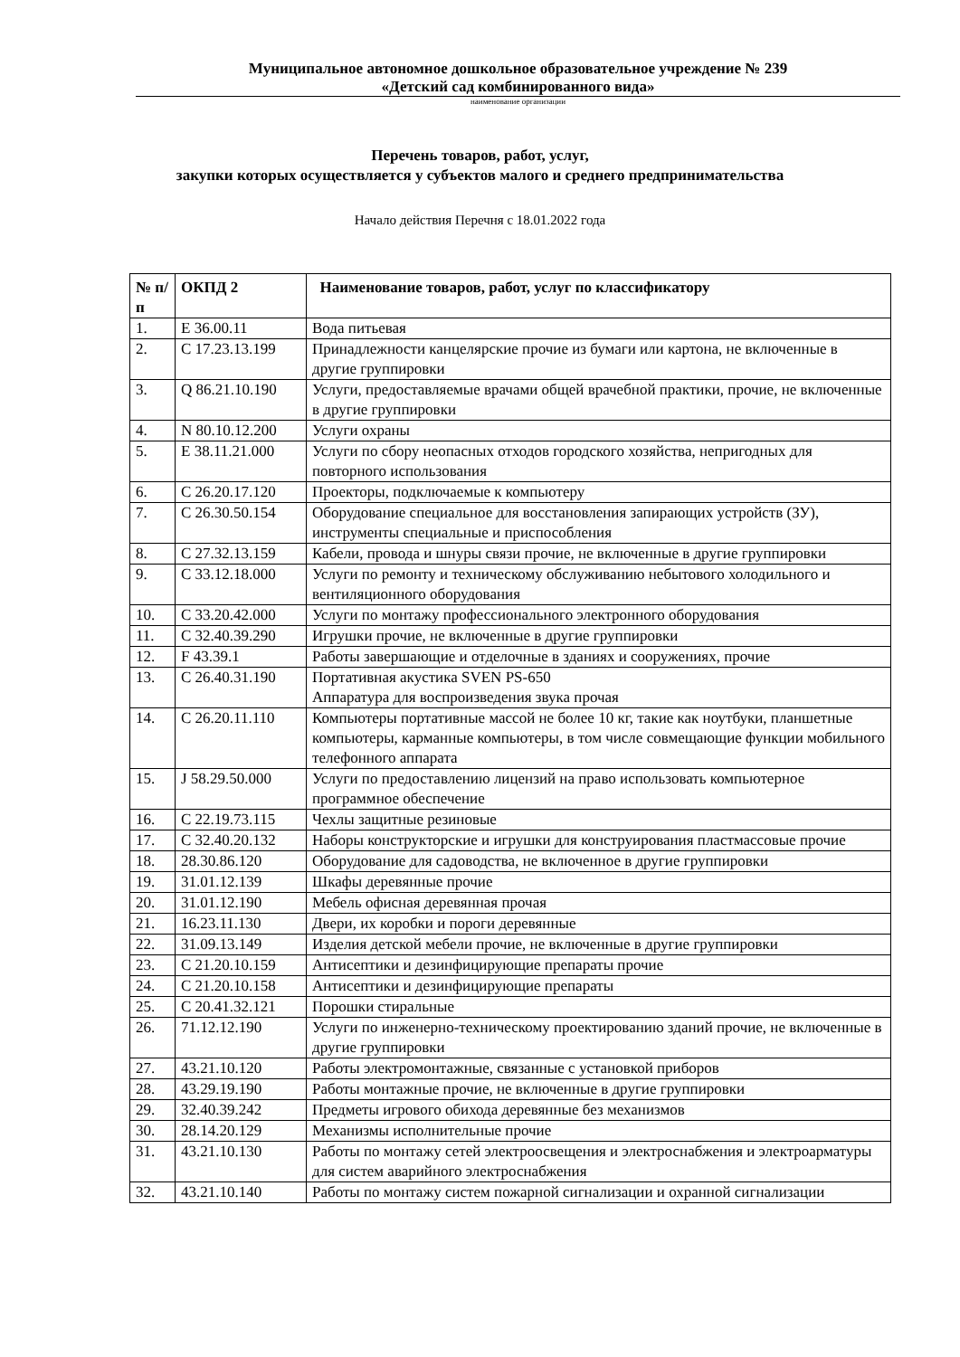Муниципальное автономное дошкольное образовательное учреждение № 239
«Детский сад комбинированного вида»
наименование организации
Перечень товаров, работ, услуг,
закупки которых осуществляется у субъектов малого и среднего предпринимательства
Начало действия Перечня с 18.01.2022 года
| № п/п | ОКПД 2 | Наименование товаров, работ, услуг по классификатору |
| --- | --- | --- |
| 1. | E 36.00.11 | Вода питьевая |
| 2. | C 17.23.13.199 | Принадлежности канцелярские прочие из бумаги или картона, не включенные в другие группировки |
| 3. | Q 86.21.10.190 | Услуги, предоставляемые врачами общей врачебной практики, прочие, не включенные в другие группировки |
| 4. | N 80.10.12.200 | Услуги охраны |
| 5. | E 38.11.21.000 | Услуги по сбору неопасных отходов городского хозяйства, непригодных для повторного использования |
| 6. | C 26.20.17.120 | Проекторы, подключаемые к компьютеру |
| 7. | C 26.30.50.154 | Оборудование специальное для восстановления запирающих устройств (ЗУ), инструменты специальные и приспособления |
| 8. | C 27.32.13.159 | Кабели, провода и шнуры связи прочие, не включенные в другие группировки |
| 9. | C 33.12.18.000 | Услуги по ремонту и техническому обслуживанию небытового холодильного и вентиляционного оборудования |
| 10. | C 33.20.42.000 | Услуги по монтажу профессионального электронного оборудования |
| 11. | C 32.40.39.290 | Игрушки прочие, не включенные в другие группировки |
| 12. | F 43.39.1 | Работы завершающие и отделочные в зданиях и сооружениях, прочие |
| 13. | C 26.40.31.190 | Портативная акустика SVEN PS-650 Аппаратура для воспроизведения звука прочая |
| 14. | C 26.20.11.110 | Компьютеры портативные массой не более 10 кг, такие как ноутбуки, планшетные компьютеры, карманные компьютеры, в том числе совмещающие функции мобильного телефонного аппарата |
| 15. | J 58.29.50.000 | Услуги по предоставлению лицензий на право использовать компьютерное программное обеспечение |
| 16. | C 22.19.73.115 | Чехлы защитные резиновые |
| 17. | C 32.40.20.132 | Наборы конструкторские и игрушки для конструирования пластмассовые прочие |
| 18. | 28.30.86.120 | Оборудование для садоводства, не включенное в другие группировки |
| 19. | 31.01.12.139 | Шкафы деревянные прочие |
| 20. | 31.01.12.190 | Мебель офисная деревянная прочая |
| 21. | 16.23.11.130 | Двери, их коробки и пороги деревянные |
| 22. | 31.09.13.149 | Изделия детской мебели прочие, не включенные в другие группировки |
| 23. | C 21.20.10.159 | Антисептики и дезинфицирующие препараты прочие |
| 24. | C 21.20.10.158 | Антисептики и дезинфицирующие препараты |
| 25. | C 20.41.32.121 | Порошки стиральные |
| 26. | 71.12.12.190 | Услуги по инженерно-техническому проектированию зданий прочие, не включенные в другие группировки |
| 27. | 43.21.10.120 | Работы электромонтажные, связанные с установкой приборов |
| 28. | 43.29.19.190 | Работы монтажные прочие, не включенные в другие группировки |
| 29. | 32.40.39.242 | Предметы игрового обихода деревянные без механизмов |
| 30. | 28.14.20.129 | Механизмы исполнительные прочие |
| 31. | 43.21.10.130 | Работы по монтажу сетей электроосвещения и электроснабжения и электроарматуры для систем аварийного электроснабжения |
| 32. | 43.21.10.140 | Работы по монтажу систем пожарной сигнализации и охранной сигнализации |